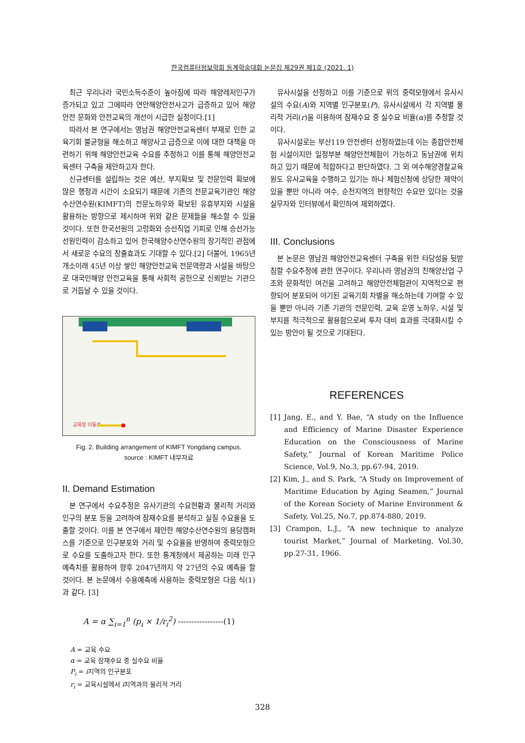한국컴퓨터정보학회 동계학술대회 논문집 제29권 제1호 (2021. 1)
최근 우리나라 국민소득수준이 높아짐에 따라 해양레저인구가 증가되고 있고 그에따라 연안해양안전사고가 급증하고 있어 해양안전 문화와 안전교육의 개선이 시급한 실정이다.[1]
따라서 본 연구에서는 영남권 해양안전교육센터 부재로 인한 교육기회 불균형을 해소하고 해양사고 급증으로 이에 대한 대책을 마련하기 위해 해양안전교육 수요를 추정하고 이를 통해 해양안전교육센터 구축을 제안하고자 한다.
신규센터를 설립하는 것은 예산, 부지확보 및 전문인력 확보에 많은 행정과 시간이 소요되기 때문에 기존의 전문교육기관인 해양수산연수원(KIMFT)의 전문노하우와 확보된 유휴부지와 시설을 활용하는 방향으로 제시하여 위와 같은 문제들을 해소할 수 있을 것이다. 또한 한국선원의 고령화와 승선직업 기피로 인해 승선가능 선원인력이 감소하고 있어 한국해양수산연수원의 장기적인 관점에서 새로운 수요의 창출효과도 기대할 수 있다.[2] 더불어, 1965년 개소이래 45년 이상 쌓인 해양안전교육 전문역량과 시설을 바탕으로 대국민해양 안전교육을 통해 사회적 공헌으로 신뢰받는 기관으로 거듭날 수 있을 것이다.
교육장 이동로
Fig. 2. Building arrangement of KIMFT Yongdang campus.
source : KIMFT 내부자료
II. Demand Estimation
본 연구에서 수요추정은 유사기관의 수요현황과 물리적 거리와 인구의 분포 등을 고려하여 잠재수요를 분석하고 실질 수요율을 도출할 것이다. 이를 본 연구에서 제안한 해양수산연수원의 용당캠퍼스를 기준으로 인구분포와 거리 및 수요율을 반영하여 중력모형으로 수요를 도출하고자 한다. 또한 통계청에서 제공하는 미래 인구 예측치를 활용하여 향후 2047년까지 약 27년의 수요 예측을 할 것이다. 본 논문에서 수용예측에 사용하는 중력모형은 다음 식(1)과 같다. [3]
A = α ∑<sub>i=1</sub><sup>n</sup> (p<sub>i</sub> × 1/r<sub>i</sub><sup>2</sup>) -----------------(1)
A = 교육 수요
α = 교육 잠재수요 중 실수요 비율
P<sub>i</sub> = i지역의 인구분포
r<sub>i</sub> = 교육시설에서 i지역과의 물리적 거리
유사시설을 선정하고 이를 기준으로 위의 중력모형에서 유사시설의 수요(A)와 지역별 인구분포(P), 유사시설에서 각 지역별 물리적 거리(r)을 이용하여 잠재수요 중 실수요 비율(α)를 추정할 것이다.
유사시설로는 부산119 안전센터 선정하였는데 이는 종합안전체험 시설이지만 일정부분 해양안전체험이 가능하고 동남권에 위치하고 있기 때문에 적합하다고 판단하였다. 그 외 여수해양경찰교육원도 유사교육을 수행하고 있기는 하나 체험신청에 상당한 제약이 있을 뿐만 아니라 여수, 순천지역의 편향적인 수요만 있다는 것을 실무자와 인터뷰에서 확인하여 제외하였다.
III. Conclusions
본 논문은 영남권 해양안전교육센터 구축을 위한 타당성을 뒷받침할 수요추정에 관한 연구이다. 우리나라 영남권의 친해양산업 구조와 문화적인 여건을 고려하고 해양안전체험관이 지역적으로 편향되어 분포되어 야기된 교육기회 차별을 해소하는데 기여할 수 있을 뿐만 아니라 기존 기관의 전문인력, 교육 운영 노하우, 시설 및 부지를 적극적으로 활용함으로써 투자 대비 효과를 극대화시킬 수 있는 방안이 될 것으로 기대된다.
REFERENCES
[1] Jang, E., and Y. Bae, “A study on the Influence and Efficiency of Marine Disaster Experience Education on the Consciousness of Marine Safety,” Journal of Korean Maritime Police Science, Vol.9, No.3, pp.67-94, 2019.
[2] Kim, J., and S. Park, “A Study on Improvement of Maritime Education by Aging Seamen,” Journal of the Korean Society of Marine Environment & Safety, Vol.25, No.7, pp.874-880, 2019.
[3] Crampon, L.J., “A new technique to analyze tourist Market,” Journal of Marketing, Vol.30, pp.27-31, 1966.
328